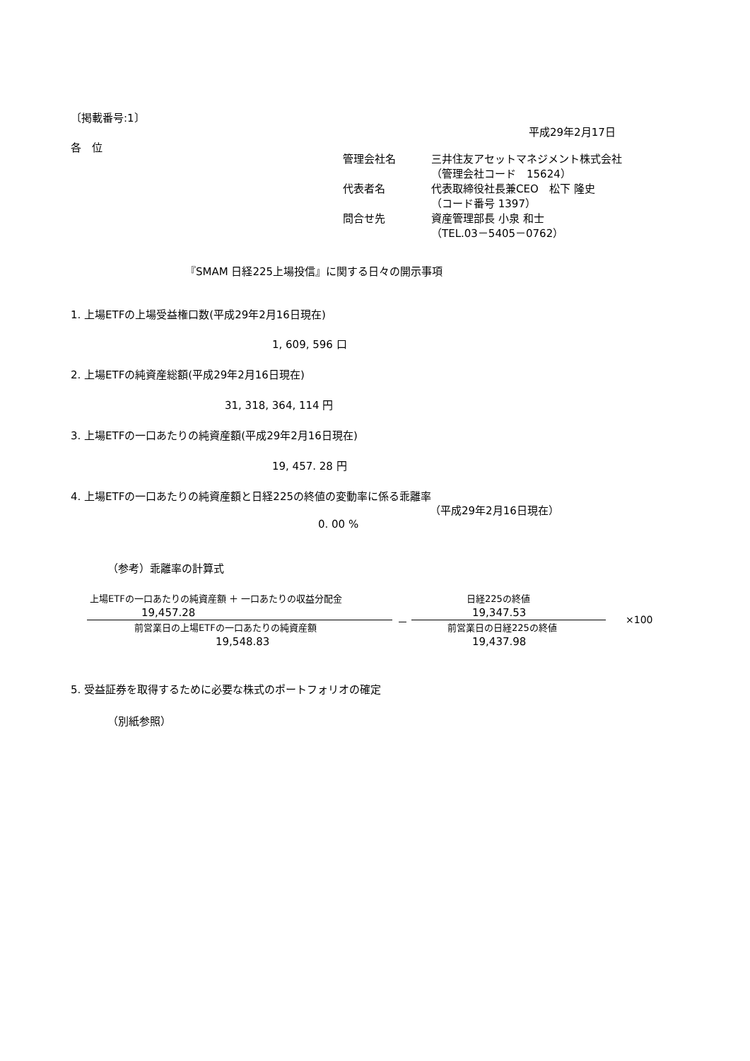〔掲載番号:1〕
平成29年2月17日
各　位
管理会社名 三井住友アセットマネジメント株式会社
（管理会社コード　15624）
代表者名 代表取締役社長兼CEO　松下 隆史
（コード番号 1397）
問合せ先 資産管理部長 小泉 和士
（TEL.03－5405－0762）
『SMAM 日経225上場投信』に関する日々の開示事項
1. 上場ETFの上場受益権口数(平成29年2月16日現在)
1, 609, 596 口
2. 上場ETFの純資産総額(平成29年2月16日現在)
31, 318, 364, 114 円
3. 上場ETFの一口あたりの純資産額(平成29年2月16日現在)
19, 457. 28 円
4. 上場ETFの一口あたりの純資産額と日経225の終値の変動率に係る乖離率
（平成29年2月16日現在）
0. 00 %
（参考）乖離率の計算式
上場ETFの一口あたりの純資産額 ＋ 一口あたりの収益分配金
19,457.28
前営業日の上場ETFの一口あたりの純資産額
19,548.83
－
日経225の終値
19,347.53
前営業日の日経225の終値
19,437.98
×100
5. 受益証券を取得するために必要な株式のポートフォリオの確定
（別紙参照）